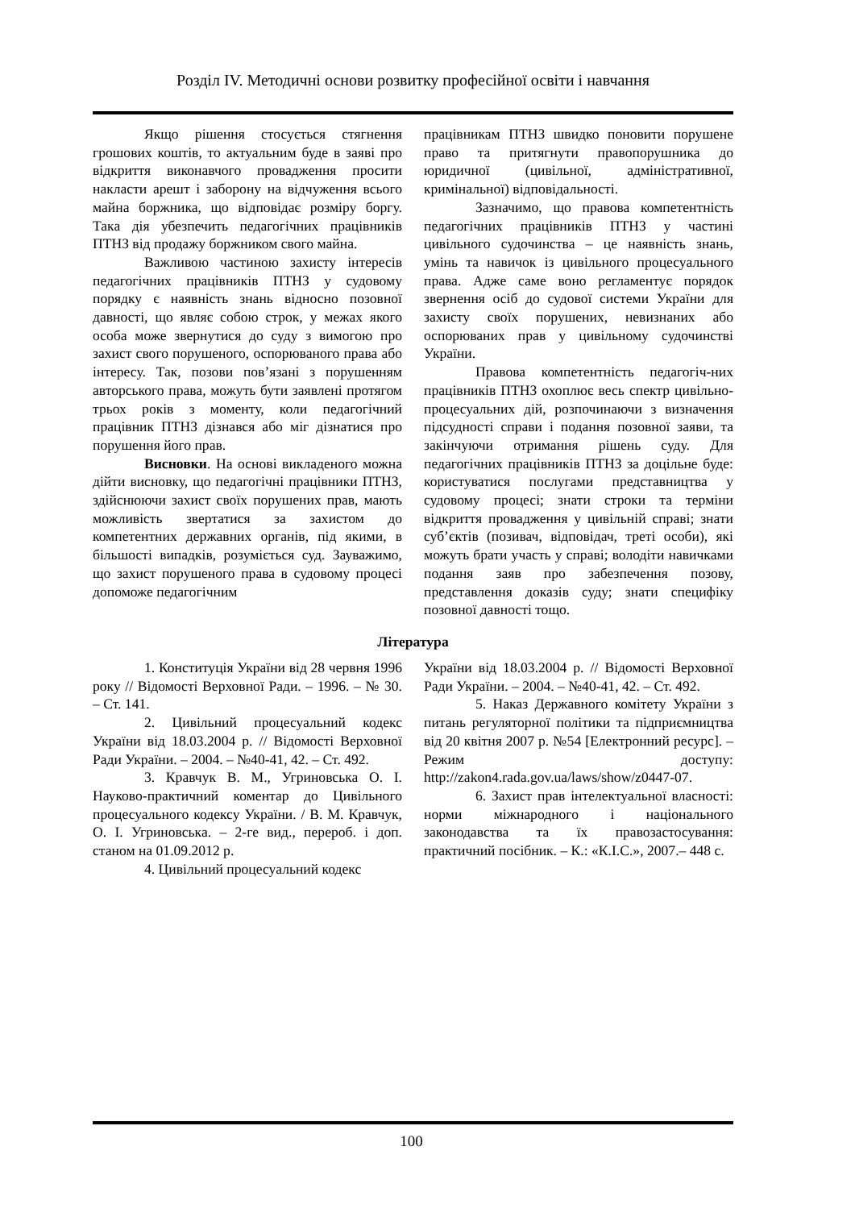Розділ IV. Методичні основи розвитку професійної освіти і навчання
Якщо рішення стосується стягнення грошових коштів, то актуальним буде в заяві про відкриття виконавчого провадження просити накласти арешт і заборону на відчуження всього майна боржника, що відповідає розміру боргу. Така дія убезпечить педагогічних працівників ПТНЗ від продажу боржником свого майна.
Важливою частиною захисту інтересів педагогічних працівників ПТНЗ у судовому порядку є наявність знань відносно позовної давності, що являє собою строк, у межах якого особа може звернутися до суду з вимогою про захист свого порушеного, оспорюваного права або інтересу. Так, позови пов’язані з порушенням авторського права, можуть бути заявлені протягом трьох років з моменту, коли педагогічний працівник ПТНЗ дізнався або міг дізнатися про порушення його прав.
Висновки. На основі викладеного можна дійти висновку, що педагогічні працівники ПТНЗ, здійснюючи захист своїх порушених прав, мають можливість звертатися за захистом до компетентних державних органів, під якими, в більшості випадків, розуміється суд. Зауважимо, що захист порушеного права в судовому процесі допоможе педагогічним
працівникам ПТНЗ швидко поновити порушене право та притягнути правопорушника до юридичної (цивільної, адміністративної, кримінальної) відповідальності.
Зазначимо, що правова компетентність педагогічних працівників ПТНЗ у частині цивільного судочинства – це наявність знань, умінь та навичок із цивільного процесуального права. Адже саме воно регламентує порядок звернення осіб до судової системи України для захисту своїх порушених, невизнаних або оспорюваних прав у цивільному судочинстві України.
Правова компетентність педагогіч-них працівників ПТНЗ охоплює весь спектр цивільно-процесуальних дій, розпочинаючи з визначення підсудності справи і подання позовної заяви, та закінчуючи отримання рішень суду. Для педагогічних працівників ПТНЗ за доцільне буде: користуватися послугами представництва у судовому процесі; знати строки та терміни відкриття провадження у цивільній справі; знати суб’єктів (позивач, відповідач, треті особи), які можуть брати участь у справі; володіти навичками подання заяв про забезпечення позову, представлення доказів суду; знати специфіку позовної давності тощо.
Література
1. Конституція України від 28 червня 1996 року // Відомості Верховної Ради. – 1996. – № 30. – Ст. 141.
2. Цивільний процесуальний кодекс України від 18.03.2004 р. // Відомості Верховної Ради України. – 2004. – №40-41, 42. – Ст. 492.
3. Кравчук В. М., Угриновська О. І. Науково-практичний коментар до Цивільного процесуального кодексу України. / В. М. Кравчук, О. І. Угриновська. – 2-ге вид., перероб. і доп. станом на 01.09.2012 р.
4. Цивільний процесуальний кодекс
України від 18.03.2004 р. // Відомості Верховної Ради України. – 2004. – №40-41, 42. – Ст. 492.
5. Наказ Державного комітету України з питань регуляторної політики та підприємництва від 20 квітня 2007 р. №54 [Електронний ресурс]. – Режим доступу: http://zakon4.rada.gov.ua/laws/show/z0447-07.
6. Захист прав інтелектуальної власності: норми міжнародного і національного законодавства та їх правозастосування: практичний посібник. – К.: «К.І.С.», 2007.– 448 с.
100